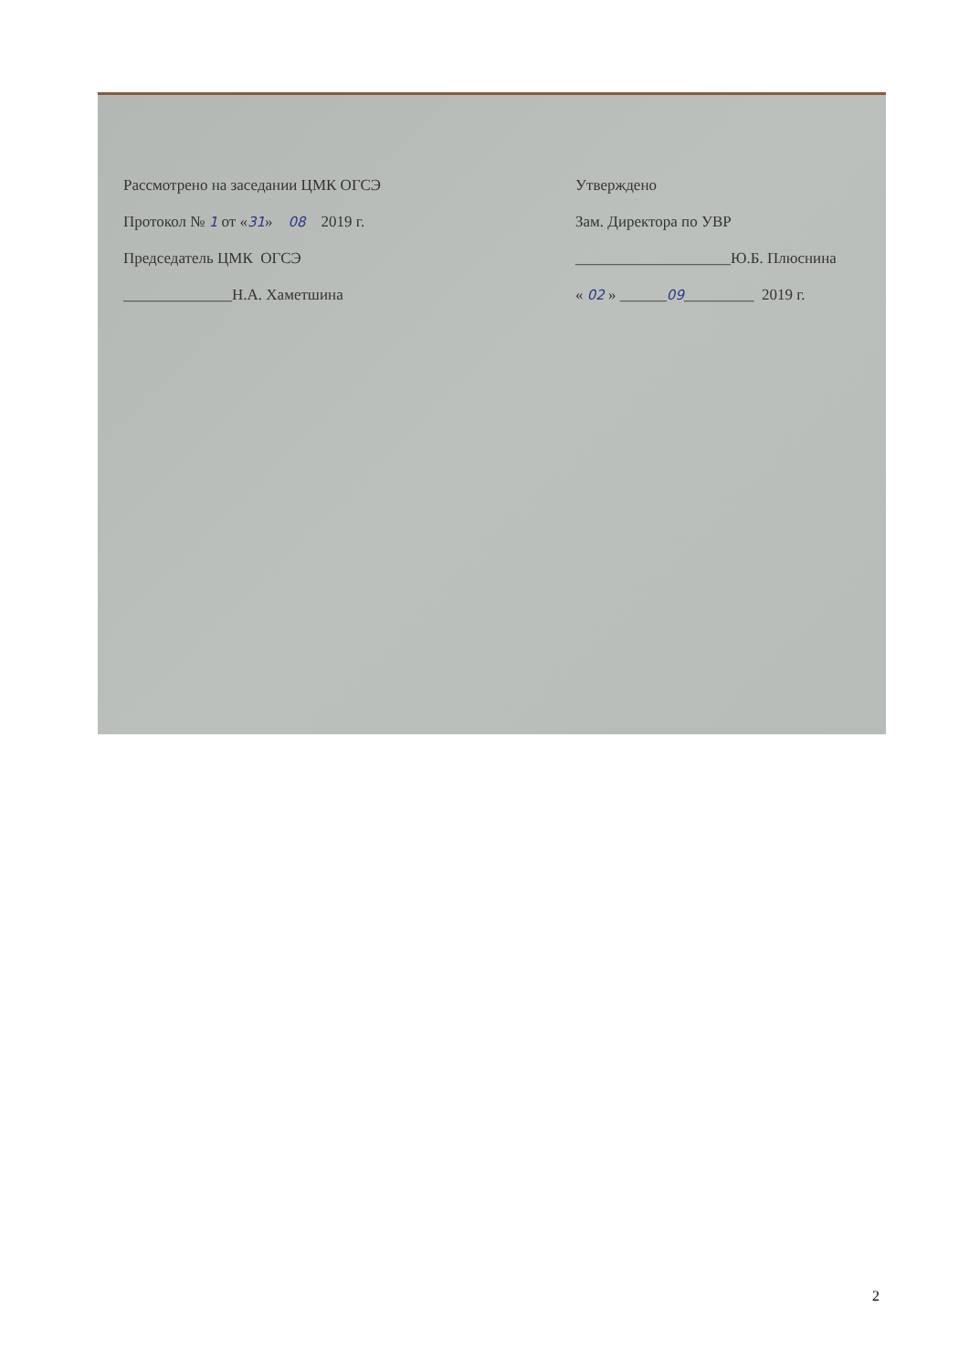Рассмотрено на заседании ЦМК ОГСЭ
Протокол № 1 от «31» 08 2019 г.
Председатель ЦМК ОГСЭ
______________Н.А. Хаметшина
Утверждено
Зам. Директора по УВР
____________________Ю.Б. Плюснина
« 02 » ______09_________ 2019 г.
2